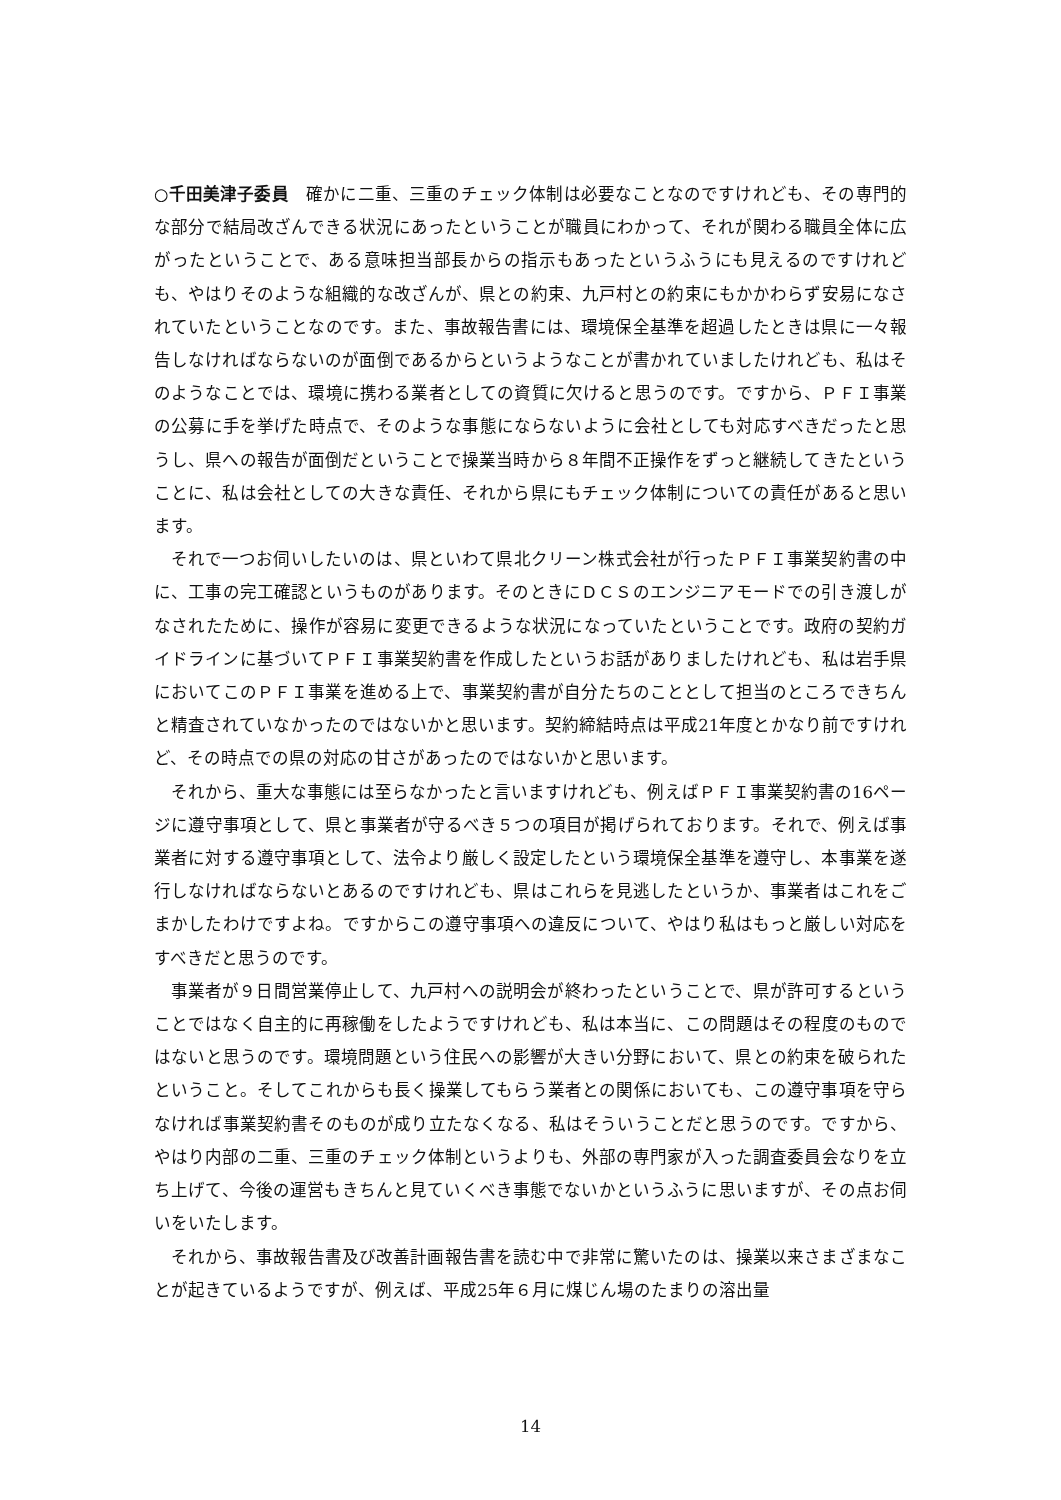○千田美津子委員　確かに二重、三重のチェック体制は必要なことなのですけれども、その専門的な部分で結局改ざんできる状況にあったということが職員にわかって、それが関わる職員全体に広がったということで、ある意味担当部長からの指示もあったというふうにも見えるのですけれども、やはりそのような組織的な改ざんが、県との約束、九戸村との約束にもかかわらず安易になされていたということなのです。また、事故報告書には、環境保全基準を超過したときは県に一々報告しなければならないのが面倒であるからというようなことが書かれていましたけれども、私はそのようなことでは、環境に携わる業者としての資質に欠けると思うのです。ですから、ＰＦＩ事業の公募に手を挙げた時点で、そのような事態にならないように会社としても対応すべきだったと思うし、県への報告が面倒だということで操業当時から８年間不正操作をずっと継続してきたということに、私は会社としての大きな責任、それから県にもチェック体制についての責任があると思います。
それで一つお伺いしたいのは、県といわて県北クリーン株式会社が行ったＰＦＩ事業契約書の中に、工事の完工確認というものがあります。そのときにＤＣＳのエンジニアモードでの引き渡しがなされたために、操作が容易に変更できるような状況になっていたということです。政府の契約ガイドラインに基づいてＰＦＩ事業契約書を作成したというお話がありましたけれども、私は岩手県においてこのＰＦＩ事業を進める上で、事業契約書が自分たちのこととして担当のところできちんと精査されていなかったのではないかと思います。契約締結時点は平成21年度とかなり前ですけれど、その時点での県の対応の甘さがあったのではないかと思います。
それから、重大な事態には至らなかったと言いますけれども、例えばＰＦＩ事業契約書の16ページに遵守事項として、県と事業者が守るべき５つの項目が掲げられております。それで、例えば事業者に対する遵守事項として、法令より厳しく設定したという環境保全基準を遵守し、本事業を遂行しなければならないとあるのですけれども、県はこれらを見逃したというか、事業者はこれをごまかしたわけですよね。ですからこの遵守事項への違反について、やはり私はもっと厳しい対応をすべきだと思うのです。
事業者が９日間営業停止して、九戸村への説明会が終わったということで、県が許可するということではなく自主的に再稼働をしたようですけれども、私は本当に、この問題はその程度のものではないと思うのです。環境問題という住民への影響が大きい分野において、県との約束を破られたということ。そしてこれからも長く操業してもらう業者との関係においても、この遵守事項を守らなければ事業契約書そのものが成り立たなくなる、私はそういうことだと思うのです。ですから、やはり内部の二重、三重のチェック体制というよりも、外部の専門家が入った調査委員会なりを立ち上げて、今後の運営もきちんと見ていくべき事態でないかというふうに思いますが、その点お伺いをいたします。
それから、事故報告書及び改善計画報告書を読む中で非常に驚いたのは、操業以来さまざまなことが起きているようですが、例えば、平成25年６月に煤じん場のたまりの溶出量
14